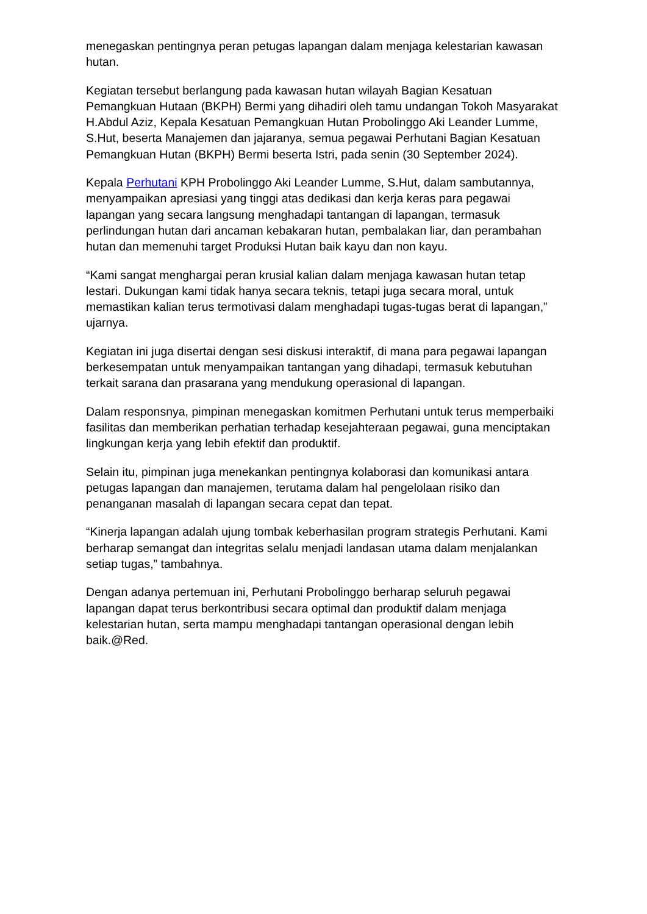menegaskan pentingnya peran petugas lapangan dalam menjaga kelestarian kawasan hutan.
Kegiatan tersebut berlangung pada kawasan hutan wilayah Bagian Kesatuan Pemangkuan Hutaan (BKPH) Bermi yang dihadiri oleh tamu undangan Tokoh Masyarakat H.Abdul Aziz, Kepala Kesatuan Pemangkuan Hutan Probolinggo Aki Leander Lumme, S.Hut, beserta Manajemen dan jajaranya, semua pegawai Perhutani Bagian Kesatuan Pemangkuan Hutan (BKPH) Bermi beserta Istri, pada senin (30 September 2024).
Kepala Perhutani KPH Probolinggo Aki Leander Lumme, S.Hut, dalam sambutannya, menyampaikan apresiasi yang tinggi atas dedikasi dan kerja keras para pegawai lapangan yang secara langsung menghadapi tantangan di lapangan, termasuk perlindungan hutan dari ancaman kebakaran hutan, pembalakan liar, dan perambahan hutan dan memenuhi target Produksi Hutan baik kayu dan non kayu.
“Kami sangat menghargai peran krusial kalian dalam menjaga kawasan hutan tetap lestari. Dukungan kami tidak hanya secara teknis, tetapi juga secara moral, untuk memastikan kalian terus termotivasi dalam menghadapi tugas-tugas berat di lapangan,” ujarnya.
Kegiatan ini juga disertai dengan sesi diskusi interaktif, di mana para pegawai lapangan berkesempatan untuk menyampaikan tantangan yang dihadapi, termasuk kebutuhan terkait sarana dan prasarana yang mendukung operasional di lapangan.
Dalam responsnya, pimpinan menegaskan komitmen Perhutani untuk terus memperbaiki fasilitas dan memberikan perhatian terhadap kesejahteraan pegawai, guna menciptakan lingkungan kerja yang lebih efektif dan produktif.
Selain itu, pimpinan juga menekankan pentingnya kolaborasi dan komunikasi antara petugas lapangan dan manajemen, terutama dalam hal pengelolaan risiko dan penanganan masalah di lapangan secara cepat dan tepat.
“Kinerja lapangan adalah ujung tombak keberhasilan program strategis Perhutani. Kami berharap semangat dan integritas selalu menjadi landasan utama dalam menjalankan setiap tugas,” tambahnya.
Dengan adanya pertemuan ini, Perhutani Probolinggo berharap seluruh pegawai lapangan dapat terus berkontribusi secara optimal dan produktif dalam menjaga kelestarian hutan, serta mampu menghadapi tantangan operasional dengan lebih baik.@Red.